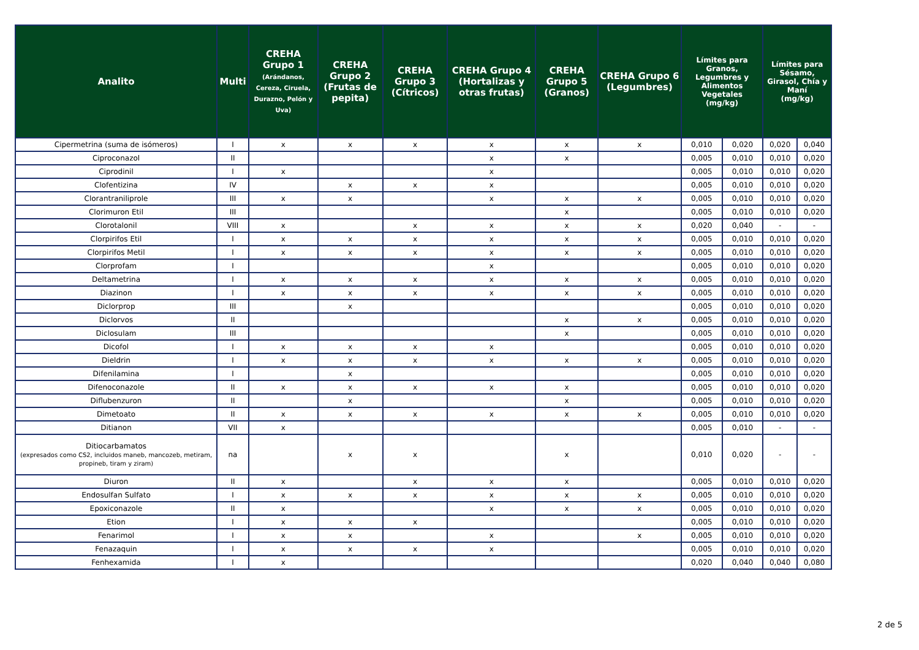| Analito | Multi | CREHA Grupo 1 (Arándanos, Cereza, Ciruela, Durazno, Pelón y Uva) | CREHA Grupo 2 (Frutas de pepita) | CREHA Grupo 3 (Cítricos) | CREHA Grupo 4 (Hortalizas y otras frutas) | CREHA Grupo 5 (Granos) | CREHA Grupo 6 (Legumbres) | Límites para Granos, Legumbres y Alimentos Vegetales (mg/kg) | | Límites para Sésamo, Girasol, Chía y Maní (mg/kg) | |
| --- | --- | --- | --- | --- | --- | --- | --- | --- | --- | --- | --- |
| Cipermetrina (suma de isómeros) | I | x | x | x | x | x | x | 0,010 | 0,020 | 0,020 | 0,040 |
| Ciproconazol | II | | | | x | x | | 0,005 | 0,010 | 0,010 | 0,020 |
| Ciprodinil | I | x | | | x | | | 0,005 | 0,010 | 0,010 | 0,020 |
| Clofentizina | IV | | x | x | x | | | 0,005 | 0,010 | 0,010 | 0,020 |
| Clorantraniliprole | III | x | x | | x | x | x | 0,005 | 0,010 | 0,010 | 0,020 |
| Clorimuron Etil | III | | | | | x | | 0,005 | 0,010 | 0,010 | 0,020 |
| Clorotalonil | VIII | x | | x | x | x | x | 0,020 | 0,040 | - | - |
| Clorpirifos Etil | I | x | x | x | x | x | x | 0,005 | 0,010 | 0,010 | 0,020 |
| Clorpirifos Metil | I | x | x | x | x | x | x | 0,005 | 0,010 | 0,010 | 0,020 |
| Clorprofam | I | | | | x | | | 0,005 | 0,010 | 0,010 | 0,020 |
| Deltametrina | I | x | x | x | x | x | x | 0,005 | 0,010 | 0,010 | 0,020 |
| Diazinon | I | x | x | x | x | x | x | 0,005 | 0,010 | 0,010 | 0,020 |
| Diclorprop | III | | x | | | | | 0,005 | 0,010 | 0,010 | 0,020 |
| Diclorvos | II | | | | | x | x | 0,005 | 0,010 | 0,010 | 0,020 |
| Diclosulam | III | | | | | x | | 0,005 | 0,010 | 0,010 | 0,020 |
| Dicofol | I | x | x | x | x | | | 0,005 | 0,010 | 0,010 | 0,020 |
| Dieldrin | I | x | x | x | x | x | x | 0,005 | 0,010 | 0,010 | 0,020 |
| Difenilamina | I | | x | | | | | 0,005 | 0,010 | 0,010 | 0,020 |
| Difenoconazole | II | x | x | x | x | x | | 0,005 | 0,010 | 0,010 | 0,020 |
| Diflubenzuron | II | | x | | | x | | 0,005 | 0,010 | 0,010 | 0,020 |
| Dimetoato | II | x | x | x | x | x | x | 0,005 | 0,010 | 0,010 | 0,020 |
| Ditianon | VII | x | | | | | | 0,005 | 0,010 | - | - |
| Ditiocarbamatos (expresados como CS2, incluidos maneb, mancozeb, metiram, propineb, tiram y ziram) | na | | x | x | | x | | 0,010 | 0,020 | - | - |
| Diuron | II | x | | x | x | x | | 0,005 | 0,010 | 0,010 | 0,020 |
| Endosulfan Sulfato | I | x | x | x | x | x | x | 0,005 | 0,010 | 0,010 | 0,020 |
| Epoxiconazole | II | x | | | x | x | x | 0,005 | 0,010 | 0,010 | 0,020 |
| Etion | I | x | x | x | | | | 0,005 | 0,010 | 0,010 | 0,020 |
| Fenarimol | I | x | x | | x | | x | 0,005 | 0,010 | 0,010 | 0,020 |
| Fenazaquin | I | x | x | x | x | | | 0,005 | 0,010 | 0,010 | 0,020 |
| Fenhexamida | I | x | | | | | | 0,020 | 0,040 | 0,040 | 0,080 |
2 de 5